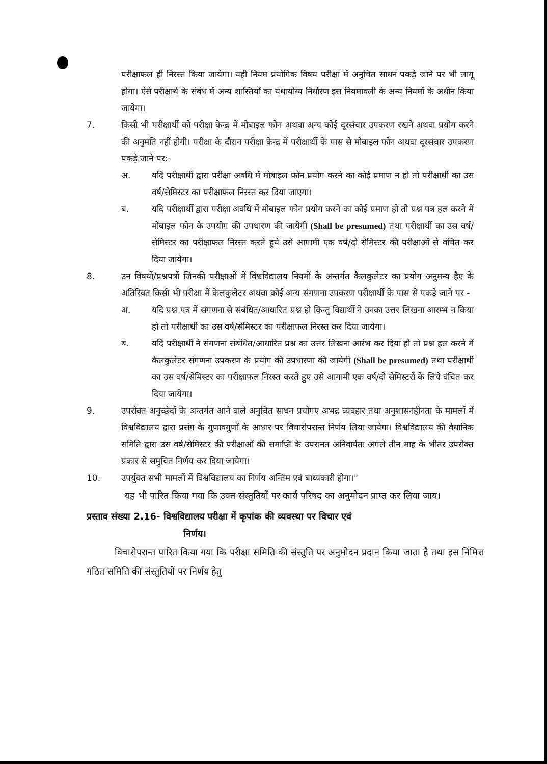परीक्षाफल ही निरस्त किया जायेगा। यही नियम प्रयोगिक विषय परीक्षा में अनुचित साधन पकड़े जाने पर भी लागू होगा। ऐसे परीक्षार्थ के संबंध में अन्य शास्तियों का यथायोग्य निर्धारण इस नियमावली के अन्य नियमों के अधीन किया जायेगा।
7. किसी भी परीक्षार्थी को परीक्षा केन्द्र में मोबाइल फोन अथवा अन्य कोई दूरसंचार उपकरण रखने अथवा प्रयोग करने की अनुमति नहीं होगी। परीक्षा के दौरान परीक्षा केन्द्र में परीक्षार्थी के पास से मोबाइल फोन अथवा दूरसंचार उपकरण पकड़े जाने पर:-
अ. यदि परीक्षार्थी द्वारा परीक्षा अवधि में मोबाइल फोन प्रयोग करने का कोई प्रमाण न हो तो परीक्षार्थी का उस वर्ष/सेमिस्टर का परीक्षाफल निरस्त कर दिया जाएगा।
ब. यदि परीक्षार्थी द्वारा परीक्षा अवधि में मोबाइल फोन प्रयोग करने का कोई प्रमाण हो तो प्रश्न पत्र हल करने में मोबाइल फोन के उपयोग की उपधारण की जायेगी (Shall be presumed) तथा परीक्षार्थी का उस वर्ष/सेमिस्टर का परीक्षाफल निरस्त करते हुये उसे आगामी एक वर्ष/दो सेमिस्टर की परीक्षाओं से वंचित कर दिया जायेगा।
8. उन विषयों/प्रश्नपत्रों जिनकी परीक्षाओं में विश्वविद्यालय नियमों के अन्तर्गत कैलकुलेटर का प्रयोग अनुमन्य हैए के अतिरिक्त किसी भी परीक्षा में केलकुलेटर अथवा कोई अन्य संगणना उपकरण परीक्षार्थी के पास से पकड़े जाने पर -
अ. यदि प्रश्न पत्र में संगणना से संबंधित/आधारित प्रश्न हो किन्तु विद्यार्थी ने उनका उत्तर लिखना आरम्भ न किया हो तो परीक्षार्थी का उस वर्ष/सेमिस्टर का परीक्षाफल निरस्त कर दिया जायेगा।
ब. यदि परीक्षार्थी ने संगणना संबंधित/आधारित प्रश्न का उत्तर लिखना आरंभ कर दिया हो तो प्रश्न हल करने में कैलकुलेटर संगणना उपकरण के प्रयोग की उपधारणा की जायेगी (Shall be presumed) तथा परीक्षार्थी का उस वर्ष/सेमिस्टर का परीक्षाफल निरस्त करते हुए उसे आगामी एक वर्ष/दो सेमिस्टरों के लिये वंचित कर दिया जायेगा।
9. उपरोक्त अनुच्छेदों के अन्तर्गत आने वाले अनुचित साधन प्रयोगए अभद्र व्यवहार तथा अनुशासनहीनता के मामलों में विश्वविद्यालय द्वारा प्रसंग के गुणावगुणों के आधार पर विचारोपरान्त निर्णय लिया जायेगा। विश्वविद्यालय की वैधानिक समिति द्वारा उस वर्ष/सेमिस्टर की परीक्षाओं की समाप्ति के उपरानत अनिवार्यतः अगले तीन माह के भीतर उपरोक्त प्रकार से समुचित निर्णय कर दिया जायेगा।
10. उपर्युक्त सभी मामलों में विश्वविद्यालय का निर्णय अन्तिम एवं बाध्यकारी होगा।"
यह भी पारित किया गया कि उक्त संस्तुतियों पर कार्य परिषद का अनुमोदन प्राप्त कर लिया जाय।
प्रस्ताव संख्या 2.16- विश्वविद्यालय परीक्षा में कृपांक की व्यवस्था पर विचार एवं
निर्णय।
विचारोपरान्त पारित किया गया कि परीक्षा समिति की संस्तुति पर अनुमोदन प्रदान किया जाता है तथा इस निमित्त गठित समिति की संस्तुतियों पर निर्णय हेतु